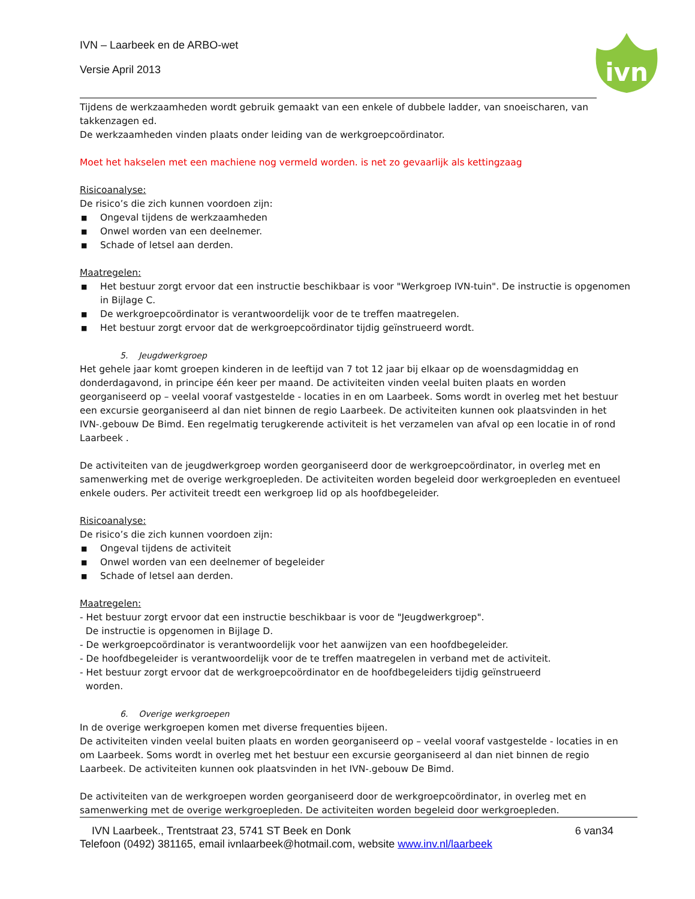IVN – Laarbeek en de ARBO-wet
Versie April 2013
ivn
Tijdens de werkzaamheden wordt gebruik gemaakt van een enkele of dubbele ladder, van snoeischaren, van takkenzagen ed.
De werkzaamheden vinden plaats onder leiding van de werkgroepcoördinator.
Moet het hakselen met een machiene nog vermeld worden. is net zo gevaarlijk als kettingzaag
Risicoanalyse:
De risico’s die zich kunnen voordoen zijn:
■ Ongeval tijdens de werkzaamheden
■ Onwel worden van een deelnemer.
■ Schade of letsel aan derden.
Maatregelen:
■ Het bestuur zorgt ervoor dat een instructie beschikbaar is voor "Werkgroep IVN-tuin". De instructie is opgenomen in Bijlage C.
■ De werkgroepcoördinator is verantwoordelijk voor de te treffen maatregelen.
■ Het bestuur zorgt ervoor dat de werkgroepcoördinator tijdig geïnstrueerd wordt.
5. Jeugdwerkgroep
Het gehele jaar komt groepen kinderen in de leeftijd van 7 tot 12 jaar bij elkaar op de woensdagmiddag en donderdagavond, in principe één keer per maand. De activiteiten vinden veelal buiten plaats en worden georganiseerd op – veelal vooraf vastgestelde - locaties in en om Laarbeek. Soms wordt in overleg met het bestuur een excursie georganiseerd al dan niet binnen de regio Laarbeek. De activiteiten kunnen ook plaatsvinden in het IVN-.gebouw De Bimd. Een regelmatig terugkerende activiteit is het verzamelen van afval op een locatie in of rond Laarbeek .
De activiteiten van de jeugdwerkgroep worden georganiseerd door de werkgroepcoördinator, in overleg met en samenwerking met de overige werkgroepleden. De activiteiten worden begeleid door werkgroepleden en eventueel enkele ouders. Per activiteit treedt een werkgroep lid op als hoofdbegeleider.
Risicoanalyse:
De risico’s die zich kunnen voordoen zijn:
■ Ongeval tijdens de activiteit
■ Onwel worden van een deelnemer of begeleider
■ Schade of letsel aan derden.
Maatregelen:
- Het bestuur zorgt ervoor dat een instructie beschikbaar is voor de "Jeugdwerkgroep".
De instructie is opgenomen in Bijlage D.
- De werkgroepcoördinator is verantwoordelijk voor het aanwijzen van een hoofdbegeleider.
- De hoofdbegeleider is verantwoordelijk voor de te treffen maatregelen in verband met de activiteit.
- Het bestuur zorgt ervoor dat de werkgroepcoördinator en de hoofdbegeleiders tijdig geïnstrueerd
worden.
6. Overige werkgroepen
In de overige werkgroepen komen met diverse frequenties bijeen.
De activiteiten vinden veelal buiten plaats en worden georganiseerd op – veelal vooraf vastgestelde - locaties in en om Laarbeek. Soms wordt in overleg met het bestuur een excursie georganiseerd al dan niet binnen de regio Laarbeek. De activiteiten kunnen ook plaatsvinden in het IVN-.gebouw De Bimd.
De activiteiten van de werkgroepen worden georganiseerd door de werkgroepcoördinator, in overleg met en samenwerking met de overige werkgroepleden. De activiteiten worden begeleid door werkgroepleden.
IVN Laarbeek., Trentstraat 23, 5741 ST Beek en Donk 6 van34
Telefoon (0492) 381165, email ivnlaarbeek@hotmail.com, website www.inv.nl/laarbeek